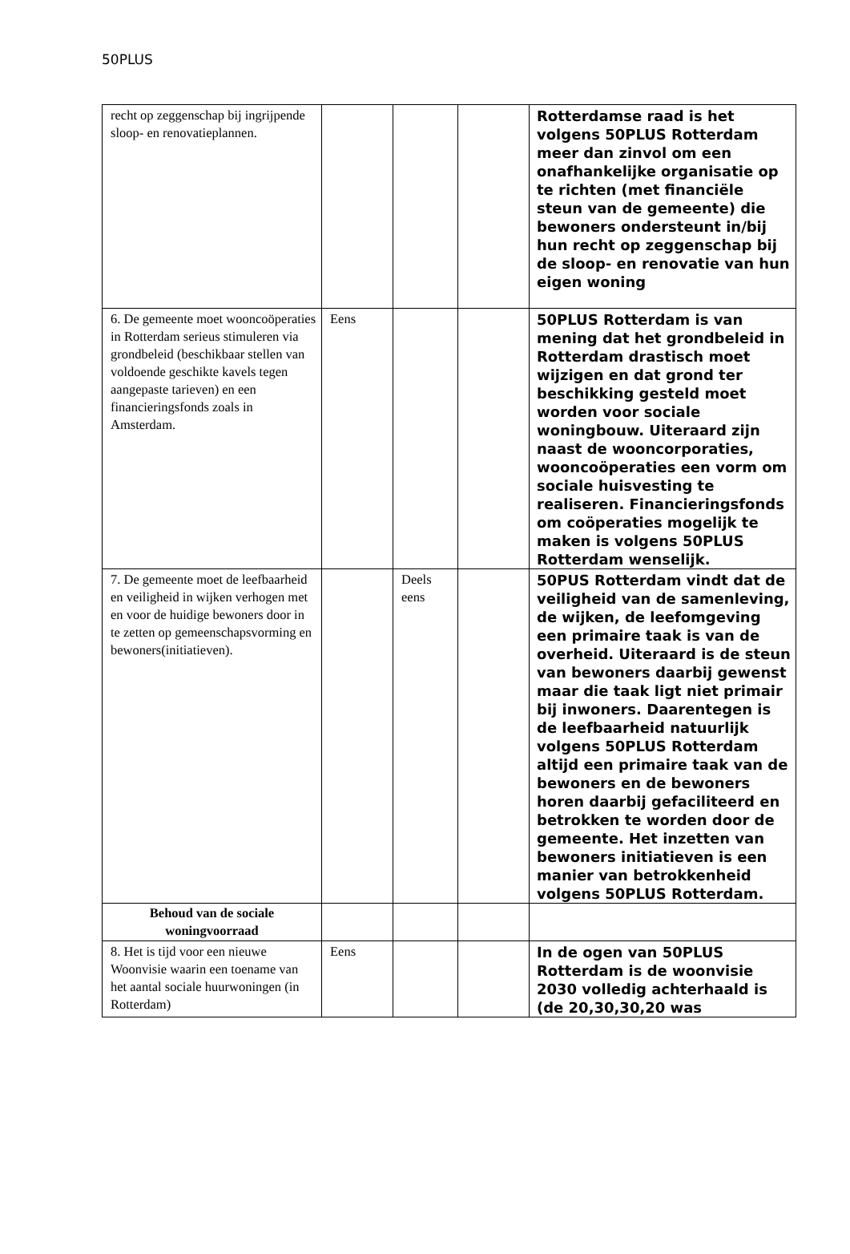50PLUS
| recht op zeggenschap bij ingrijpende sloop- en renovatieplannen. | | | | Rotterdamse raad is het volgens 50PLUS Rotterdam meer dan zinvol om een onafhankelijke organisatie op te richten (met financiële steun van de gemeente) die bewoners ondersteunt in/bij hun recht op zeggenschap bij de sloop- en renovatie van hun eigen woning |
| 6. De gemeente moet wooncoöperaties in Rotterdam serieus stimuleren via grondbeleid (beschikbaar stellen van voldoende geschikte kavels tegen aangepaste tarieven) en een financieringsfonds zoals in Amsterdam. | Eens | | | 50PLUS Rotterdam is van mening dat het grondbeleid in Rotterdam drastisch moet wijzigen en dat grond ter beschikking gesteld moet worden voor sociale woningbouw. Uiteraard zijn naast de wooncorporaties, wooncoöperaties een vorm om sociale huisvesting te realiseren. Financieringsfonds om coöperaties mogelijk te maken is volgens 50PLUS Rotterdam wenselijk. |
| 7. De gemeente moet de leefbaarheid en veiligheid in wijken verhogen met en voor de huidige bewoners door in te zetten op gemeenschapsvorming en bewoners(initiatieven). | | Deels eens | | 50PUS Rotterdam vindt dat de veiligheid van de samenleving, de wijken, de leefomgeving een primaire taak is van de overheid. Uiteraard is de steun van bewoners daarbij gewenst maar die taak ligt niet primair bij inwoners. Daarentegen is de leefbaarheid natuurlijk volgens 50PLUS Rotterdam altijd een primaire taak van de bewoners en de bewoners horen daarbij gefaciliteerd en betrokken te worden door de gemeente. Het inzetten van bewoners initiatieven is een manier van betrokkenheid volgens 50PLUS Rotterdam. |
| Behoud van de sociale woningvoorraad | | | | |
| 8. Het is tijd voor een nieuwe Woonvisie waarin een toename van het aantal sociale huurwoningen (in Rotterdam) | Eens | | | In de ogen van 50PLUS Rotterdam is de woonvisie 2030 volledig achterhaald is (de 20,30,30,20 was |